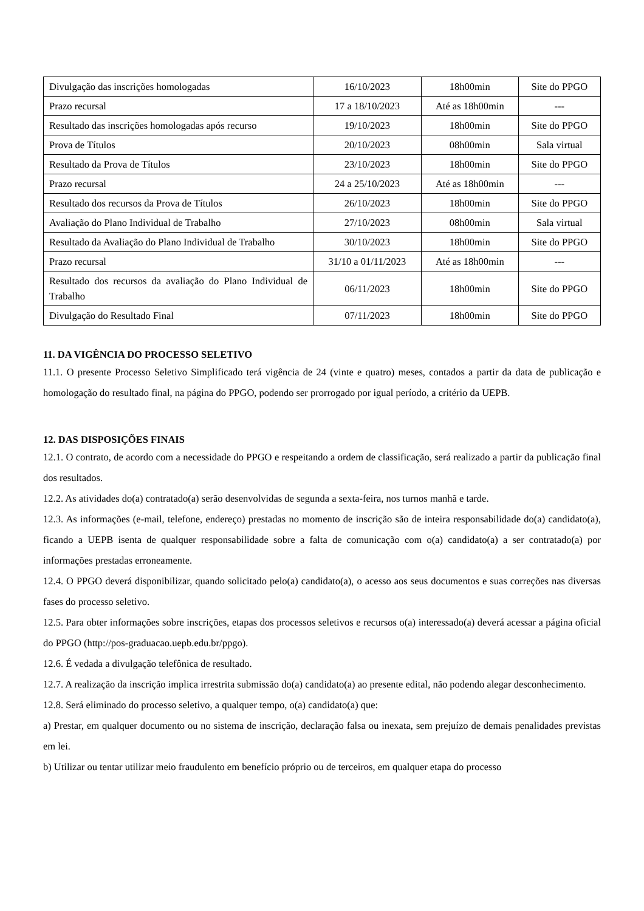| Divulgação das inscrições homologadas | 16/10/2023 | 18h00min | Site do PPGO |
| Prazo recursal | 17 a 18/10/2023 | Até as 18h00min | --- |
| Resultado das inscrições homologadas após recurso | 19/10/2023 | 18h00min | Site do PPGO |
| Prova de Títulos | 20/10/2023 | 08h00min | Sala virtual |
| Resultado da Prova de Títulos | 23/10/2023 | 18h00min | Site do PPGO |
| Prazo recursal | 24 a 25/10/2023 | Até as 18h00min | --- |
| Resultado dos recursos da Prova de Títulos | 26/10/2023 | 18h00min | Site do PPGO |
| Avaliação do Plano Individual de Trabalho | 27/10/2023 | 08h00min | Sala virtual |
| Resultado da Avaliação do Plano Individual de Trabalho | 30/10/2023 | 18h00min | Site do PPGO |
| Prazo recursal | 31/10 a 01/11/2023 | Até as 18h00min | --- |
| Resultado dos recursos da avaliação do Plano Individual de Trabalho | 06/11/2023 | 18h00min | Site do PPGO |
| Divulgação do Resultado Final | 07/11/2023 | 18h00min | Site do PPGO |
11. DA VIGÊNCIA DO PROCESSO SELETIVO
11.1. O presente Processo Seletivo Simplificado terá vigência de 24 (vinte e quatro) meses, contados a partir da data de publicação e homologação do resultado final, na página do PPGO, podendo ser prorrogado por igual período, a critério da UEPB.
12. DAS DISPOSIÇÕES FINAIS
12.1. O contrato, de acordo com a necessidade do PPGO e respeitando a ordem de classificação, será realizado a partir da publicação final dos resultados.
12.2. As atividades do(a) contratado(a) serão desenvolvidas de segunda a sexta-feira, nos turnos manhã e tarde.
12.3. As informações (e-mail, telefone, endereço) prestadas no momento de inscrição são de inteira responsabilidade do(a) candidato(a), ficando a UEPB isenta de qualquer responsabilidade sobre a falta de comunicação com o(a) candidato(a) a ser contratado(a) por informações prestadas erroneamente.
12.4. O PPGO deverá disponibilizar, quando solicitado pelo(a) candidato(a), o acesso aos seus documentos e suas correções nas diversas fases do processo seletivo.
12.5. Para obter informações sobre inscrições, etapas dos processos seletivos e recursos o(a) interessado(a) deverá acessar a página oficial do PPGO (http://pos-graduacao.uepb.edu.br/ppgo).
12.6. É vedada a divulgação telefônica de resultado.
12.7. A realização da inscrição implica irrestrita submissão do(a) candidato(a) ao presente edital, não podendo alegar desconhecimento.
12.8. Será eliminado do processo seletivo, a qualquer tempo, o(a) candidato(a) que:
a) Prestar, em qualquer documento ou no sistema de inscrição, declaração falsa ou inexata, sem prejuízo de demais penalidades previstas em lei.
b) Utilizar ou tentar utilizar meio fraudulento em benefício próprio ou de terceiros, em qualquer etapa do processo